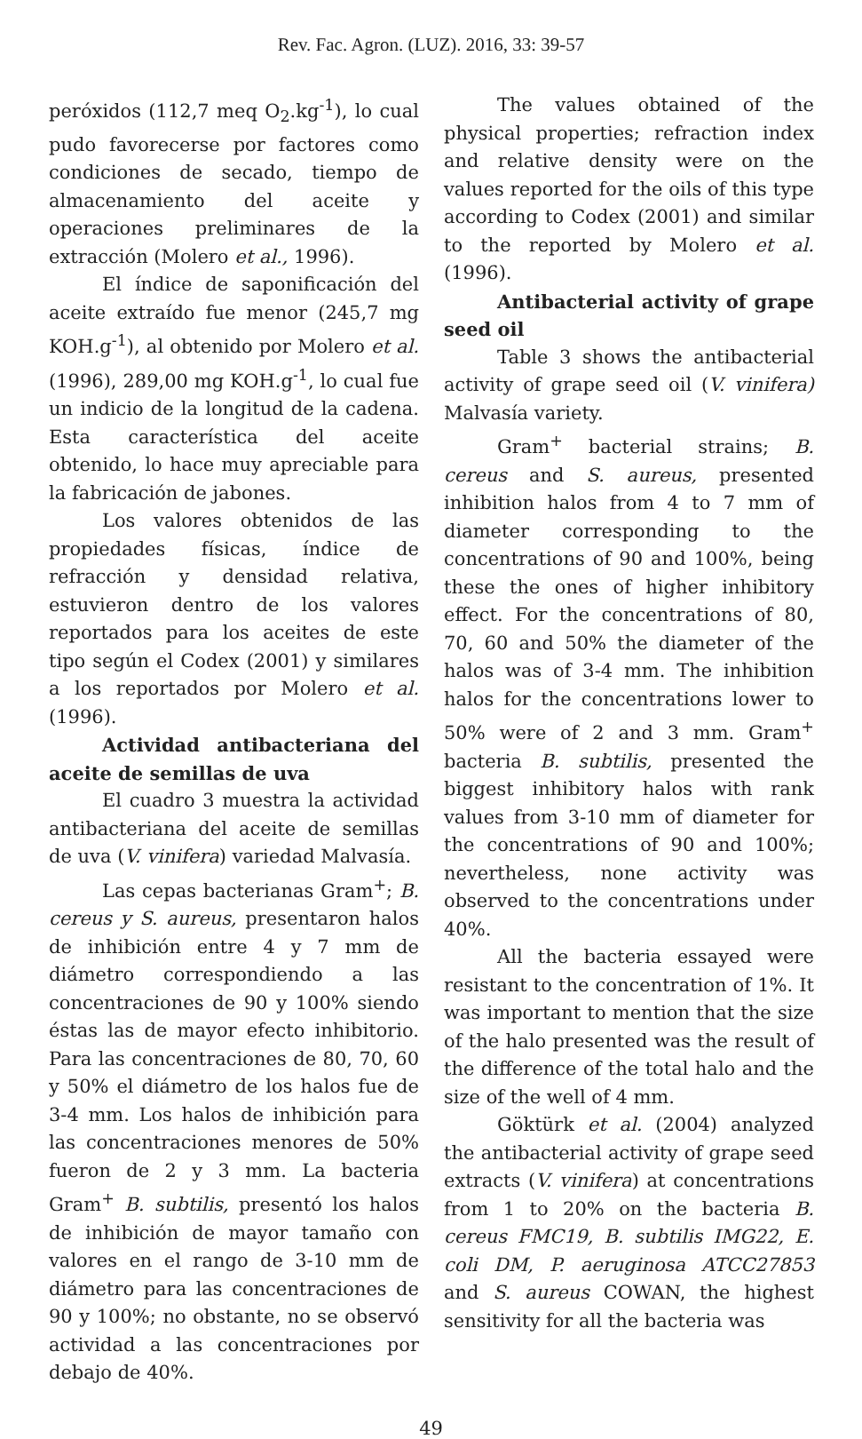Rev. Fac. Agron. (LUZ). 2016, 33: 39-57
peróxidos (112,7 meq O<sub>2</sub>.kg<sup>-1</sup>), lo cual pudo favorecerse por factores como condiciones de secado, tiempo de almacenamiento del aceite y operaciones preliminares de la extracción (Molero et al., 1996).
El índice de saponificación del aceite extraído fue menor (245,7 mg KOH.g<sup>-1</sup>), al obtenido por Molero et al. (1996), 289,00 mg KOH.g<sup>-1</sup>, lo cual fue un indicio de la longitud de la cadena. Esta característica del aceite obtenido, lo hace muy apreciable para la fabricación de jabones.
Los valores obtenidos de las propiedades físicas, índice de refracción y densidad relativa, estuvieron dentro de los valores reportados para los aceites de este tipo según el Codex (2001) y similares a los reportados por Molero et al. (1996).
Actividad antibacteriana del aceite de semillas de uva
El cuadro 3 muestra la actividad antibacteriana del aceite de semillas de uva (V. vinifera) variedad Malvasía.
Las cepas bacterianas Gram<sup>+</sup>; B. cereus y S. aureus, presentaron halos de inhibición entre 4 y 7 mm de diámetro correspondiendo a las concentraciones de 90 y 100% siendo éstas las de mayor efecto inhibitorio. Para las concentraciones de 80, 70, 60 y 50% el diámetro de los halos fue de 3-4 mm. Los halos de inhibición para las concentraciones menores de 50% fueron de 2 y 3 mm. La bacteria Gram<sup>+</sup> B. subtilis, presentó los halos de inhibición de mayor tamaño con valores en el rango de 3-10 mm de diámetro para las concentraciones de 90 y 100%; no obstante, no se observó actividad a las concentraciones por debajo de 40%.
The values obtained of the physical properties; refraction index and relative density were on the values reported for the oils of this type according to Codex (2001) and similar to the reported by Molero et al. (1996).
Antibacterial activity of grape seed oil
Table 3 shows the antibacterial activity of grape seed oil (V. vinifera) Malvasía variety.
Gram<sup>+</sup> bacterial strains; B. cereus and S. aureus, presented inhibition halos from 4 to 7 mm of diameter corresponding to the concentrations of 90 and 100%, being these the ones of higher inhibitory effect. For the concentrations of 80, 70, 60 and 50% the diameter of the halos was of 3-4 mm. The inhibition halos for the concentrations lower to 50% were of 2 and 3 mm. Gram<sup>+</sup> bacteria B. subtilis, presented the biggest inhibitory halos with rank values from 3-10 mm of diameter for the concentrations of 90 and 100%; nevertheless, none activity was observed to the concentrations under 40%.
All the bacteria essayed were resistant to the concentration of 1%. It was important to mention that the size of the halo presented was the result of the difference of the total halo and the size of the well of 4 mm.
Göktürk et al. (2004) analyzed the antibacterial activity of grape seed extracts (V. vinifera) at concentrations from 1 to 20% on the bacteria B. cereus FMC19, B. subtilis IMG22, E. coli DM, P. aeruginosa ATCC27853 and S. aureus COWAN, the highest sensitivity for all the bacteria was
49